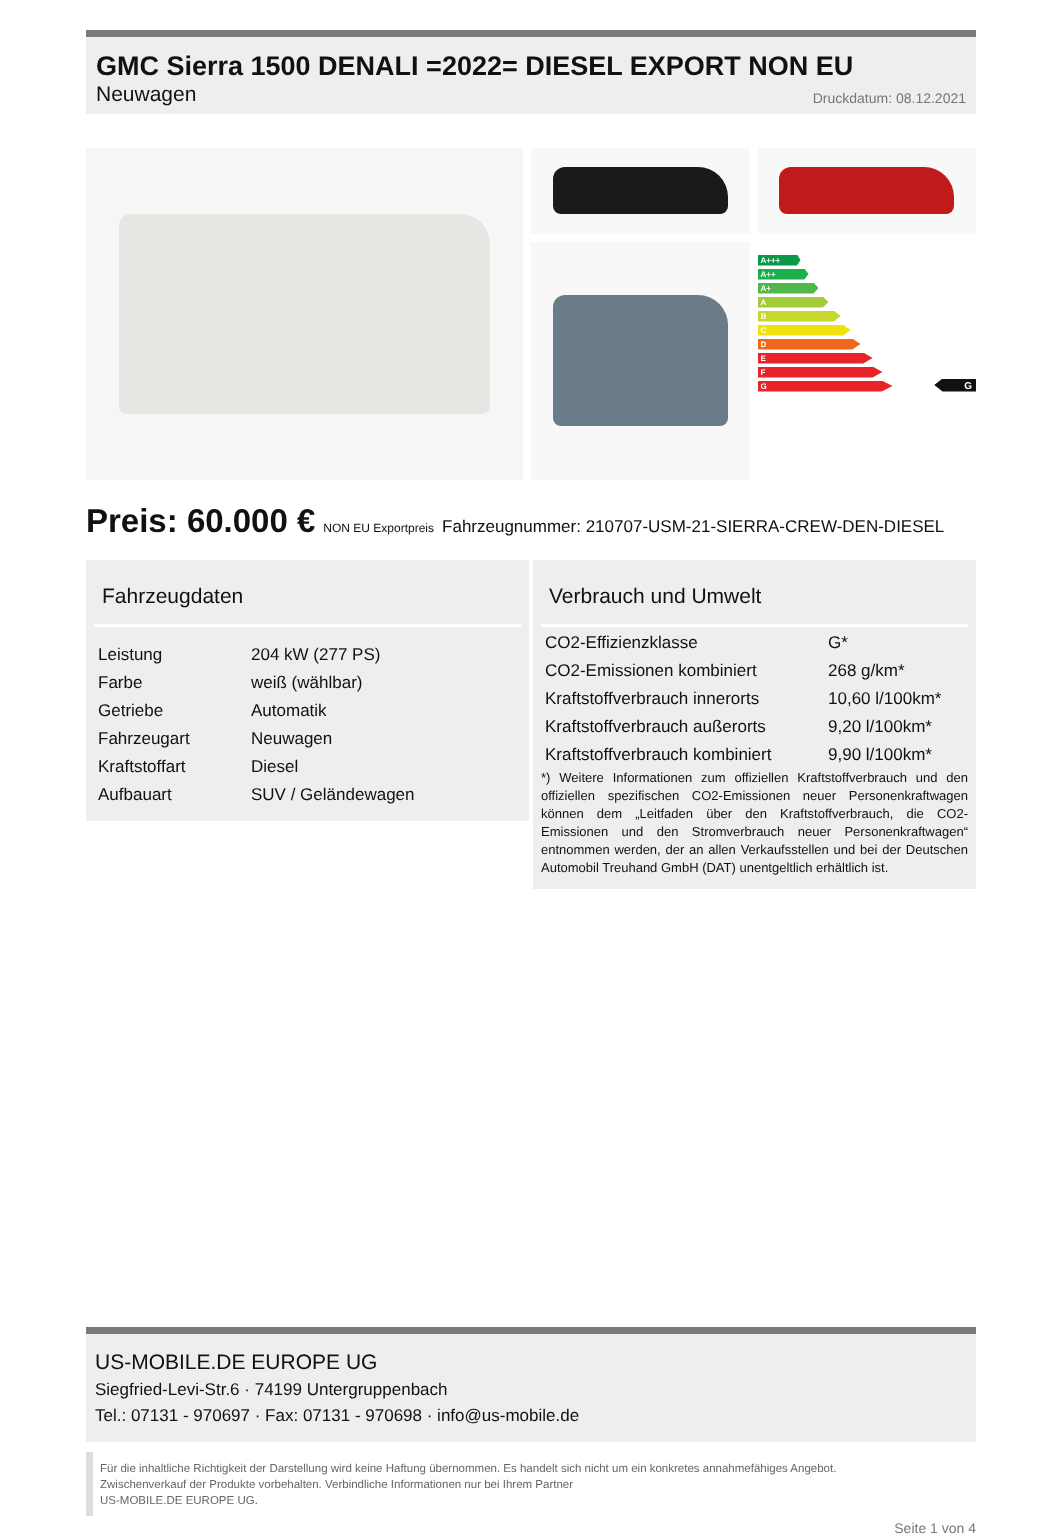GMC Sierra 1500 DENALI =2022= DIESEL EXPORT NON EU
Neuwagen Druckdatum: 08.12.2021
A+++
A++
A+
A
B
C
D
E
F
G
G
Preis: 60.000 € NON EU Exportpreis Fahrzeugnummer: 210707-USM-21-SIERRA-CREW-DEN-DIESEL
Fahrzeugdaten
| Leistung | 204 kW (277 PS) |
| Farbe | weiß (wählbar) |
| Getriebe | Automatik |
| Fahrzeugart | Neuwagen |
| Kraftstoffart | Diesel |
| Aufbauart | SUV / Geländewagen |
Verbrauch und Umwelt
| CO2-Effizienzklasse | G* |
| CO2-Emissionen kombiniert | 268 g/km* |
| Kraftstoffverbrauch innerorts | 10,60 l/100km* |
| Kraftstoffverbrauch außerorts | 9,20 l/100km* |
| Kraftstoffverbrauch kombiniert | 9,90 l/100km* |
*) Weitere Informationen zum offiziellen Kraftstoffverbrauch und den offiziellen spezifischen CO2-Emissionen neuer Personenkraftwagen können dem „Leitfaden über den Kraftstoffverbrauch, die CO2-Emissionen und den Stromverbrauch neuer Personenkraftwagen“ entnommen werden, der an allen Verkaufsstellen und bei der Deutschen Automobil Treuhand GmbH (DAT) unentgeltlich erhältlich ist.
US-MOBILE.DE EUROPE UG
Siegfried-Levi-Str.6 · 74199 Untergruppenbach
Tel.: 07131 - 970697 · Fax: 07131 - 970698 · info@us-mobile.de
Für die inhaltliche Richtigkeit der Darstellung wird keine Haftung übernommen. Es handelt sich nicht um ein konkretes annahmefähiges Angebot.
Zwischenverkauf der Produkte vorbehalten. Verbindliche Informationen nur bei Ihrem Partner
US-MOBILE.DE EUROPE UG.
Seite 1 von 4